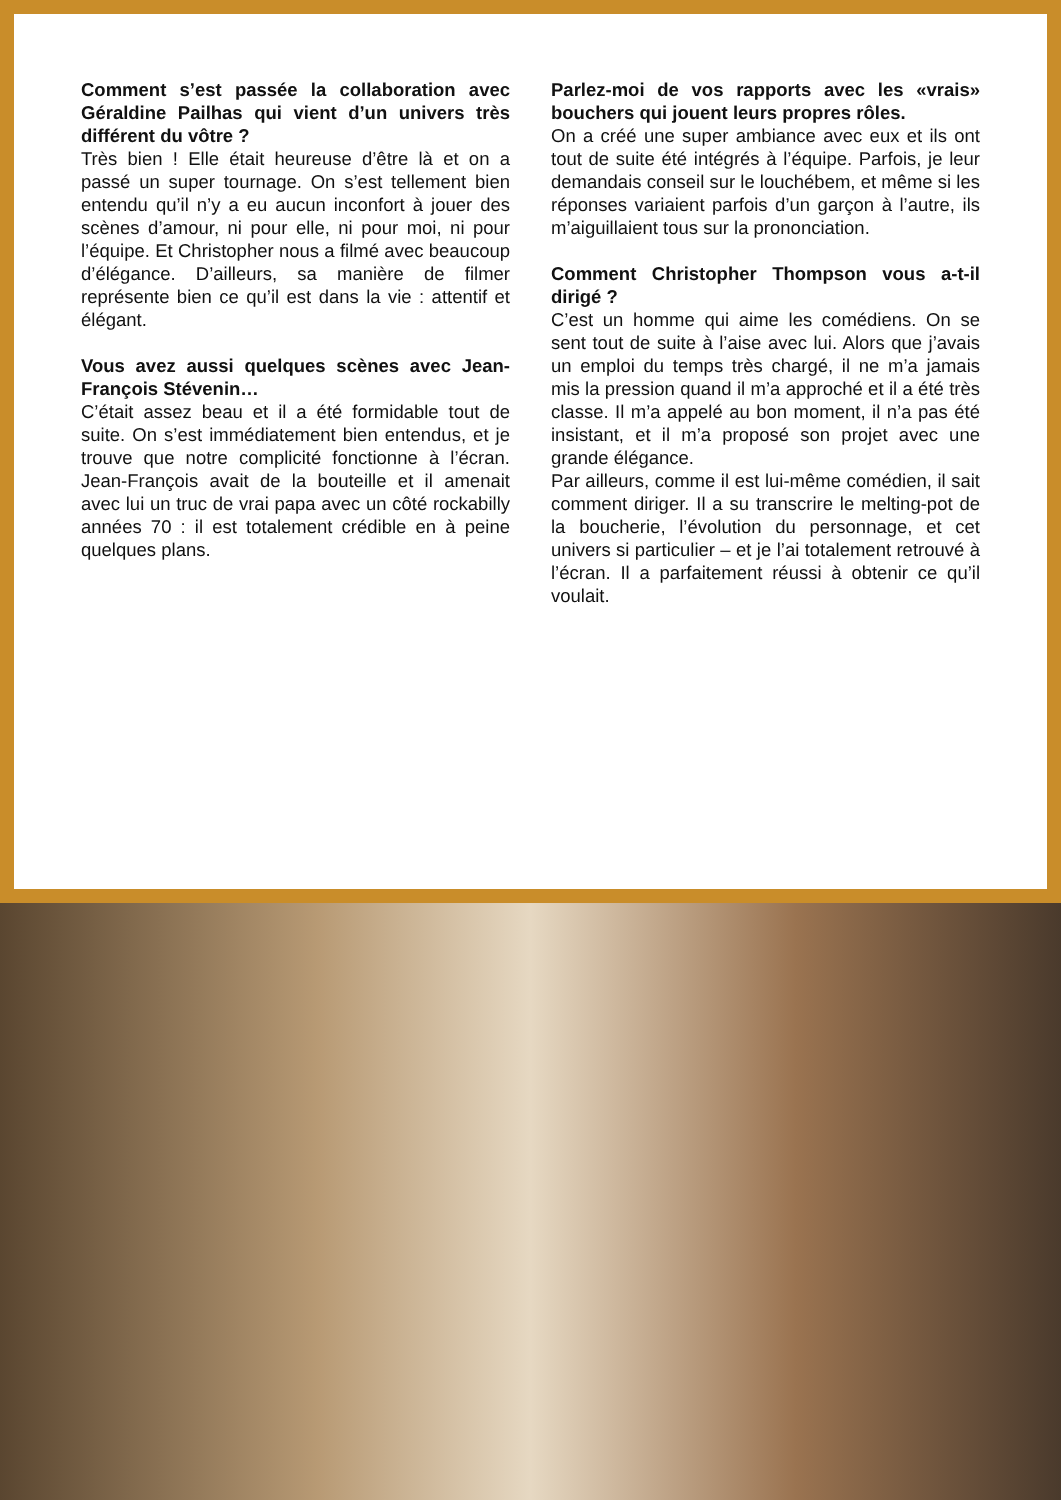Comment s’est passée la collaboration avec Géraldine Pailhas qui vient d’un univers très différent du vôtre ?
Très bien ! Elle était heureuse d’être là et on a passé un super tournage. On s’est tellement bien entendu qu’il n’y a eu aucun inconfort à jouer des scènes d’amour, ni pour elle, ni pour moi, ni pour l’équipe. Et Christopher nous a filmé avec beaucoup d’élégance. D’ailleurs, sa manière de filmer représente bien ce qu’il est dans la vie : attentif et élégant.
Vous avez aussi quelques scènes avec Jean-François Stévenin…
C’était assez beau et il a été formidable tout de suite. On s’est immédiatement bien entendus, et je trouve que notre complicité fonctionne à l’écran. Jean-François avait de la bouteille et il amenait avec lui un truc de vrai papa avec un côté rockabilly années 70 : il est totalement crédible en à peine quelques plans.
Parlez-moi de vos rapports avec les «vrais» bouchers qui jouent leurs propres rôles.
On a créé une super ambiance avec eux et ils ont tout de suite été intégrés à l’équipe. Parfois, je leur demandais conseil sur le louchébem, et même si les réponses variaient parfois d’un garçon à l’autre, ils m’aiguillaient tous sur la prononciation.
Comment Christopher Thompson vous a-t-il dirigé ?
C’est un homme qui aime les comédiens. On se sent tout de suite à l’aise avec lui. Alors que j’avais un emploi du temps très chargé, il ne m’a jamais mis la pression quand il m’a approché et il a été très classe. Il m’a appelé au bon moment, il n’a pas été insistant, et il m’a proposé son projet avec une grande élégance.
Par ailleurs, comme il est lui-même comédien, il sait comment diriger. Il a su transcrire le melting-pot de la boucherie, l’évolution du personnage, et cet univers si particulier – et je l’ai totalement retrouvé à l’écran. Il a parfaitement réussi à obtenir ce qu’il voulait.